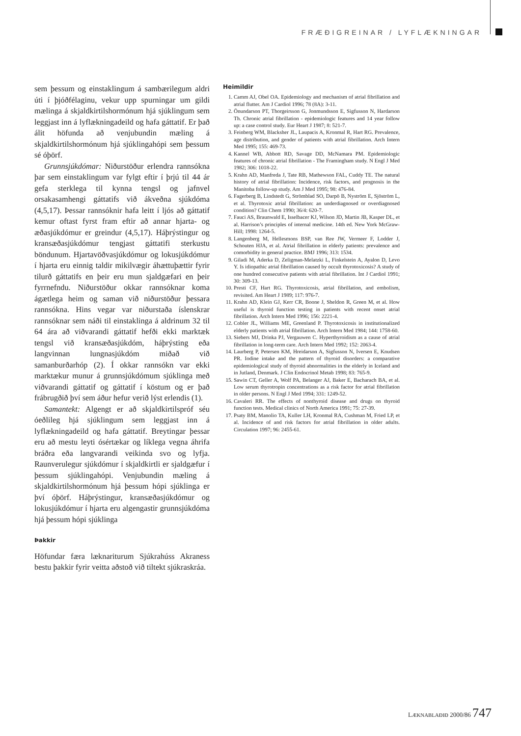FRÆÐIGREINAR / LYFLÆKNINGAR
sem þessum og einstaklingum á sambærilegum aldri úti í þjóðfélaginu, vekur upp spurningar um gildi mælinga á skjaldkirtilshormónum hjá sjúklingum sem leggjast inn á lyflækningadeild og hafa gáttatif. Er það álit höfunda að venjubundin mæling á skjaldkirtilshormónum hjá sjúklingahópi sem þessum sé óþörf.
Grunnsjúkdómar: Niðurstöður erlendra rannsókna þar sem einstaklingum var fylgt eftir í þrjú til 44 ár gefa sterklega til kynna tengsl og jafnvel orsakasamhengi gáttatifs við ákveðna sjúkdóma (4,5,17). Þessar rannsóknir hafa leitt í ljós að gáttatif kemur oftast fyrst fram eftir að annar hjarta- og æðasjúkdómur er greindur (4,5,17). Háþrýstingur og kransæðasjúkdómur tengjast gáttatifi sterkustu böndunum. Hjartavöðvasjúkdómur og lokusjúkdómur í hjarta eru einnig taldir mikilvægir áhættuþættir fyrir tilurð gáttatifs en þeir eru mun sjaldgæfari en þeir fyrrnefndu. Niðurstöður okkar rannsóknar koma ágætlega heim og saman við niðurstöður þessara rannsókna. Hins vegar var niðurstaða íslenskrar rannsóknar sem náði til einstaklinga á aldrinum 32 til 64 ára að viðvarandi gáttatif hefði ekki marktæk tengsl við kransæðasjúkdóm, háþrýsting eða langvinnan lungnasjúkdóm miðað við samanburðarhóp (2). Í okkar rannsókn var ekki marktækur munur á grunnsjúkdómum sjúklinga með viðvarandi gáttatif og gáttatif í köstum og er það frábrugðið því sem áður hefur verið lýst erlendis (1).
Samantekt: Algengt er að skjaldkirtilspróf séu óeðlileg hjá sjúklingum sem leggjast inn á lyflækningadeild og hafa gáttatif. Breytingar þessar eru að mestu leyti ósértækar og líklega vegna áhrifa bráðra eða langvarandi veikinda svo og lyfja. Raunverulegur sjúkdómur í skjaldkirtli er sjaldgæfur í þessum sjúklingahópi. Venjubundin mæling á skjaldkirtilshormónum hjá þessum hópi sjúklinga er því óþörf. Háþrýstingur, kransæðasjúkdómur og lokusjúkdómur í hjarta eru algengastir grunnsjúkdóma hjá þessum hópi sjúklinga
Þakkir
Höfundar færa lækna­riturum Sjúkrahúss Akraness bestu þakkir fyrir veitta aðstoð við tiltekt sjúkraskráa.
Heimildir
1. Camm AJ, Obel OA. Epidemiology and mechanism of atrial fibrillation and atrial flutter. Am J Cardiol 1996; 78 (8A): 3-11.
2. Önundarson PT, Thorgeirsson G, Jonmundsson E, Sigfusson N, Hardarson Th. Chronic atrial fibrillation - epidemiologic features and 14 year follow up: a case control study. Eur Heart J 1987; 8: 521-7.
3. Feinberg WM, Blacksher JL, Laupacis A, Kronmal R, Hart RG. Prevalence, age distribution, and gender of patients with atrial fibrillation. Arch Intern Med 1995; 155: 469-73.
4. Kannel WB, Abbott RD, Savage DD, McNamara PM. Epidemiologic features of chronic atrial fibrillation - The Framingham study. N Engl J Med 1982; 306: 1018-22.
5. Krahn AD, Manfreda J, Tate RB, Mathewson FAL, Cuddy TE. The natural history of atrial fibrillation: Incidence, risk factors, and prognosis in the Manitoba follow-up study. Am J Med 1995; 98: 476-84.
6. Fagerberg B, Lindstedt G, Strömblad SO, Darpö B, Nyström E, Sjöström L, et al. Thyrotoxic atrial fibrillation: an underdiagnosed or overdiagnosed condition? Clin Chem 1990; 36/4: 620-7.
7. Fauci AS, Braunwald E, Isselbacer KJ, Wilson JD, Martin JB, Kasper DL, et al. Harrison’s principles of internal medicine. 14th ed. New York McGraw-Hill; 1998: 1264-5.
8. Langenberg M, Hellesmons BSP, van Ree JW, Vermeer F, Lodder J, Schouten HJA, et al. Atrial fibrillation in elderly patients: prevalence and comorbidity in general practice. BMJ 1996; 313: 1534.
9. Giladi M, Aderka D, Zeligman-Melatzki L, Finkelstein A, Ayalon D, Levo Y. Is idiopathic atrial fibrillation caused by occult thyrotoxicosis? A study of one hundred consecutive patients with atrial fibrillation. Int J Cardiol 1991; 30: 309-13.
10. Presti CF, Hart RG. Thyrotoxicosis, atrial fibrillation, and embolism, revisited. Am Heart J 1989; 117: 976-7.
11. Krahn AD, Klein GJ, Kerr CR, Boone J, Sheldon R, Green M, et al. How useful is thyroid function testing in patients with recent onset atrial fibrillation. Arch Intern Med 1996; 156: 2221-4.
12. Cobler JL, Williams ME, Greenland P. Thyrotoxicosis in institutionalized elderly patients with atrial fibrillation. Arch Intern Med 1984; 144: 1758-60.
13. Siebers MJ, Drinka PJ, Vergauwen C. Hyperthyroidism as a cause of atrial fibrillation in long-term care. Arch Intern Med 1992; 152: 2063-4.
14. Laurberg P, Petersen KM, Hreidarson A, Sigfusson N, Iversen E, Knudsen PR. Iodine intake and the pattern of thyroid disorders: a comparative epidemiological study of thyroid abnormalities in the elderly in Iceland and in Jutland, Denmark. J Clin Endocrinol Metab 1998; 83: 765-9.
15. Sawin CT, Geller A, Wolf PA, Belanger AJ, Baker E, Bacharach BA, et al. Low serum thyrotropin concentrations as a risk factor for atrial fibrillation in older persons. N Engl J Med 1994; 331: 1249-52.
16. Cavaleri RR. The effects of nonthyroid disease and drugs on thyroid function tests. Medical clinics of North America 1991; 75: 27-39.
17. Psaty BM, Manolio TA, Kuller LH, Kronmal RA, Cushman M, Fried LP, et al. Incidence of and risk factors for atrial fibrillation in older adults. Circulation 1997; 96: 2455-61.
LÆKNABLAÐIÐ 2000/86 747